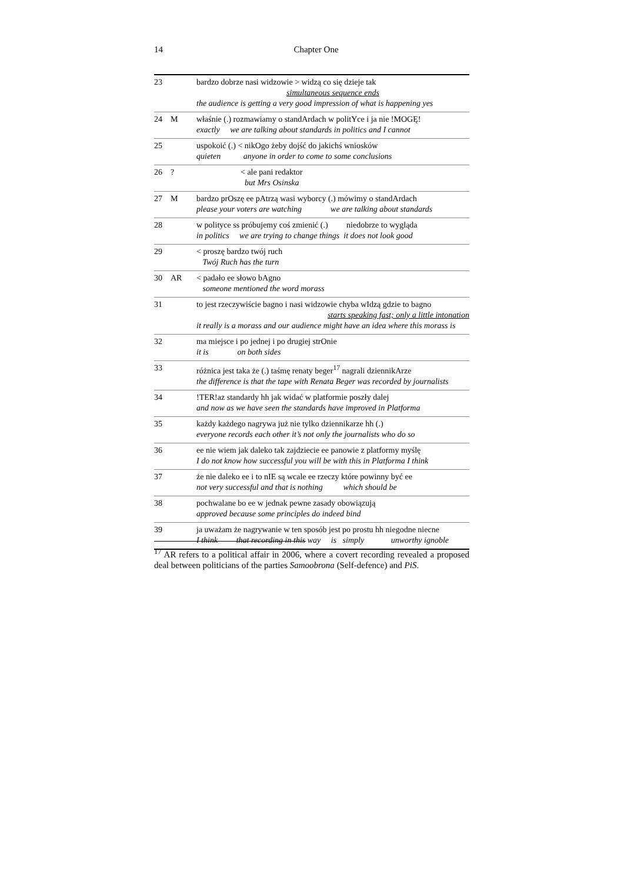14
Chapter One
| 23 | | bardzo dobrze nasi widzowie > widzą co się dzieje tak simultaneous sequence ends the audience is getting a very good impression of what is happening yes |
| 24 | M | właśnie (.) rozmawiamy o standArdach w politYce i ja nie !MOGĘ! exactly we are talking about standards in politics and I cannot |
| 25 | | uspokoić (.) < nikOgo żeby dojść do jakichś wniosków quieten anyone in order to come to some conclusions |
| 26 | ? | < ale pani redaktor but Mrs Osinska |
| 27 | M | bardzo prOszę ee pAtrzą wasi wyborcy (.) mówimy o standArdach please your voters are watching we are talking about standards |
| 28 | | w polityce ss próbujemy coś zmienić (.) niedobrze to wygląda in politics we are trying to change things it does not look good |
| 29 | | < proszę bardzo twój ruch Twój Ruch has the turn |
| 30 | AR | < padało ee słowo bAgno someone mentioned the word morass |
| 31 | | to jest rzeczywiście bagno i nasi widzowie chyba wIdzą gdzie to bagno starts speaking fast; only a little intonation it really is a morass and our audience might have an idea where this morass is |
| 32 | | ma miejsce i po jednej i po drugiej strOnie it is on both sides |
| 33 | | różnica jest taka że (.) taśmę renaty beger<sup>17</sup> nagrali dziennikArze the difference is that the tape with Renata Beger was recorded by journalists |
| 34 | | !TER!az standardy hh jak widać w platformie poszły dalej and now as we have seen the standards have improved in Platforma |
| 35 | | każdy każdego nagrywa już nie tylko dziennikarze hh (.) everyone records each other it’s not only the journalists who do so |
| 36 | | ee nie wiem jak daleko tak zajdziecie ee panowie z platformy myślę I do not know how successful you will be with this in Platforma I think |
| 37 | | że nie daleko ee i to nIE są wcale ee rzeczy które powinny być ee not very successful and that is nothing which should be |
| 38 | | pochwalane bo ee w jednak pewne zasady obowiązują approved because some principles do indeed bind |
| 39 | | ja uważam że nagrywanie w ten sposób jest po prostu hh niegodne niecne I think that recording in this way is simply unworthy ignoble |
<sup>17</sup> AR refers to a political affair in 2006, where a covert recording revealed a proposed deal between politicians of the parties Samoobrona (Self-defence) and PiS.